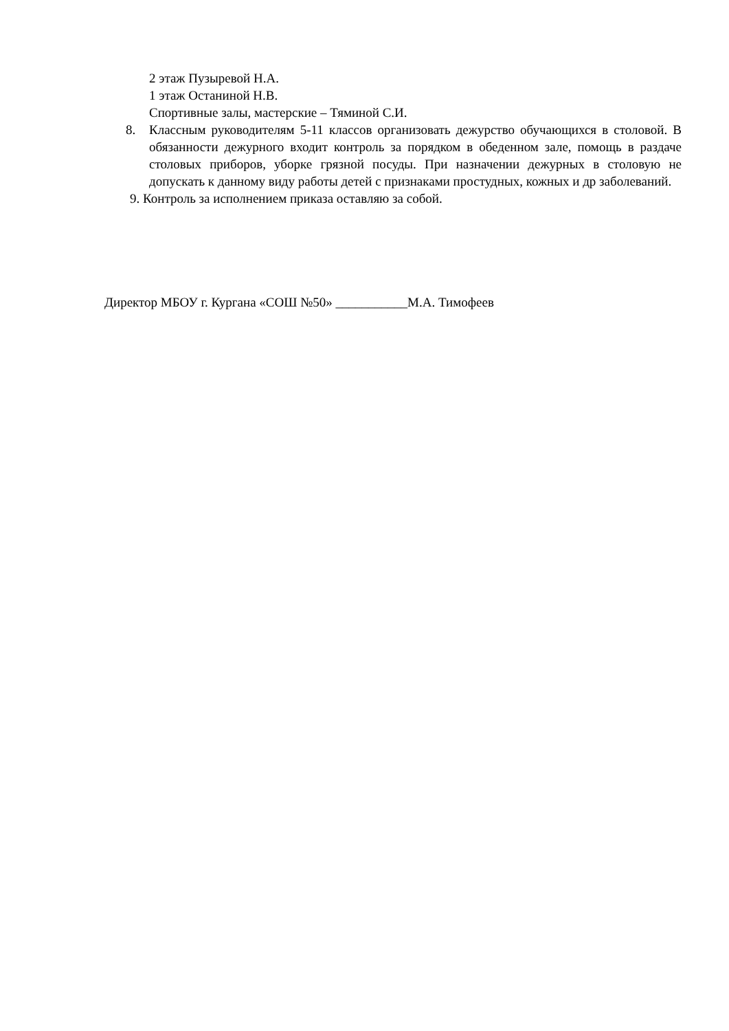2 этаж Пузыревой Н.А.
1 этаж Останиной Н.В.
Спортивные залы, мастерские – Тяминой С.И.
8. Классным руководителям 5-11 классов организовать дежурство обучающихся в столовой. В обязанности дежурного входит контроль за порядком в обеденном зале, помощь в раздаче столовых приборов, уборке грязной посуды. При назначении дежурных в столовую не допускать к данному виду работы детей с признаками простудных, кожных и др заболеваний.
9. Контроль за исполнением приказа оставляю за собой.
Директор МБОУ г. Кургана «СОШ №50» ___________М.А. Тимофеев